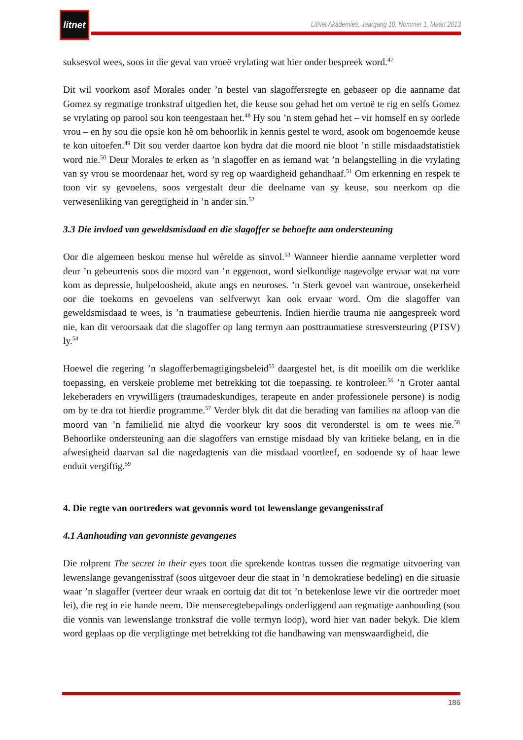litnet
LitNet Akademies, Jaargang 10, Nommer 1, Maart 2013
suksesvol wees, soos in die geval van vroeë vrylating wat hier onder bespreek word.<sup>47</sup>
Dit wil voorkom asof Morales onder ’n bestel van slagoffersregte en gebaseer op die aanname dat Gomez sy regmatige tronkstraf uitgedien het, die keuse sou gehad het om vertoë te rig en selfs Gomez se vrylating op parool sou kon teengestaan het.<sup>48</sup> Hy sou ’n stem gehad het – vir homself en sy oorlede vrou – en hy sou die opsie kon hê om behoorlik in kennis gestel te word, asook om bogenoemde keuse te kon uitoefen.<sup>49</sup> Dit sou verder daartoe kon bydra dat die moord nie bloot ’n stille misdaadstatistiek word nie.<sup>50</sup> Deur Morales te erken as ’n slagoffer en as iemand wat ’n belangstelling in die vrylating van sy vrou se moordenaar het, word sy reg op waardigheid gehandhaaf.<sup>51</sup> Om erkenning en respek te toon vir sy gevoelens, soos vergestalt deur die deelname van sy keuse, sou neerkom op die verwesenliking van geregtigheid in ’n ander sin.<sup>52</sup>
3.3 Die invloed van geweldsmisdaad en die slagoffer se behoefte aan ondersteuning
Oor die algemeen beskou mense hul wêrelde as sinvol.<sup>53</sup> Wanneer hierdie aanname verpletter word deur ’n gebeurtenis soos die moord van ’n eggenoot, word sielkundige nagevolge ervaar wat na vore kom as depressie, hulpeloosheid, akute angs en neuroses. ’n Sterk gevoel van wantroue, onsekerheid oor die toekoms en gevoelens van selfverwyt kan ook ervaar word. Om die slagoffer van geweldsmisdaad te wees, is ’n traumatiese gebeurtenis. Indien hierdie trauma nie aangespreek word nie, kan dit veroorsaak dat die slagoffer op lang termyn aan posttraumatiese stresversteuring (PTSV) ly.<sup>54</sup>
Hoewel die regering ’n slagofferbemagtigingsbeleid<sup>55</sup> daargestel het, is dit moeilik om die werklike toepassing, en verskeie probleme met betrekking tot die toepassing, te kontroleer.<sup>56</sup> ’n Groter aantal lekeberaders en vrywilligers (traumadeskundiges, terapeute en ander professionele persone) is nodig om by te dra tot hierdie programme.<sup>57</sup> Verder blyk dit dat die berading van families na afloop van die moord van ’n familielid nie altyd die voorkeur kry soos dit veronderstel is om te wees nie.<sup>58</sup> Behoorlike ondersteuning aan die slagoffers van ernstige misdaad bly van kritieke belang, en in die afwesigheid daarvan sal die nagedagtenis van die misdaad voortleef, en sodoende sy of haar lewe enduit vergiftig.<sup>59</sup>
4. Die regte van oortreders wat gevonnis word tot lewenslange gevangenisstraf
4.1 Aanhouding van gevonniste gevangenes
Die rolprent The secret in their eyes toon die sprekende kontras tussen die regmatige uitvoering van lewenslange gevangenisstraf (soos uitgevoer deur die staat in ’n demokratiese bedeling) en die situasie waar ’n slagoffer (verteer deur wraak en oortuig dat dit tot ’n betekenlose lewe vir die oortreder moet lei), die reg in eie hande neem. Die menseregtebepalings onderliggend aan regmatige aanhouding (sou die vonnis van lewenslange tronkstraf die volle termyn loop), word hier van nader bekyk. Die klem word geplaas op die verpligtinge met betrekking tot die handhawing van menswaardigheid, die
186